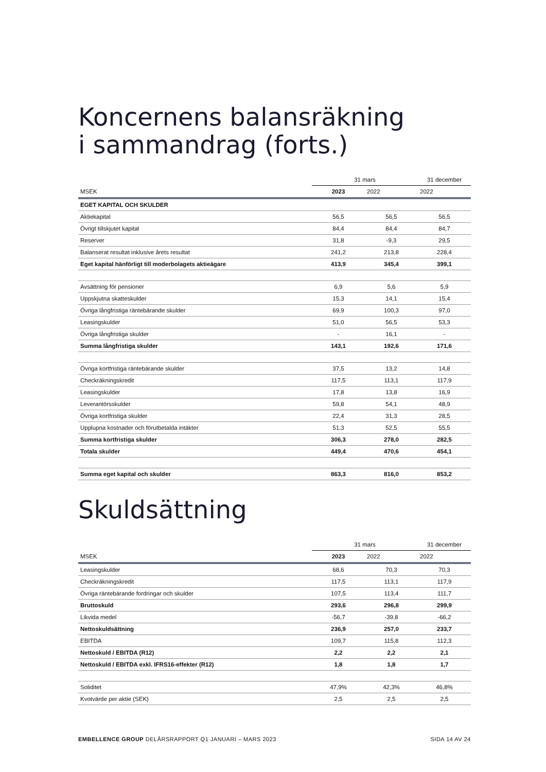Koncernens balansräkning
i sammandrag (forts.)
| | 31 mars | | 31 december |
| --- | --- | --- | --- |
| MSEK | 2023 | 2022 | 2022 |
| EGET KAPITAL OCH SKULDER | | | |
| Aktiekapital | 56,5 | 56,5 | 56,5 |
| Övrigt tillskjutet kapital | 84,4 | 84,4 | 84,7 |
| Reserver | 31,8 | -9,3 | 29,5 |
| Balanserat resultat inklusive årets resultat | 241,2 | 213,8 | 228,4 |
| Eget kapital hänförligt till moderbolagets aktieägare | 413,9 | 345,4 | 399,1 |
| Avsättning för pensioner | 6,9 | 5,6 | 5,9 |
| Uppskjutna skatteskulder | 15,3 | 14,1 | 15,4 |
| Övriga långfristiga räntebärande skulder | 69,9 | 100,3 | 97,0 |
| Leasingskulder | 51,0 | 56,5 | 53,3 |
| Övriga långfristiga skulder | - | 16,1 | - |
| Summa långfristiga skulder | 143,1 | 192,6 | 171,6 |
| Övriga kortfristiga räntebärande skulder | 37,5 | 13,2 | 14,8 |
| Checkräkningskredit | 117,5 | 113,1 | 117,9 |
| Leasingskulder | 17,8 | 13,8 | 16,9 |
| Leverantörsskulder | 59,8 | 54,1 | 48,9 |
| Övriga kortfristiga skulder | 22,4 | 31,3 | 28,5 |
| Upplupna kostnader och förutbetalda intäkter | 51,3 | 52,5 | 55,5 |
| Summa kortfristiga skulder | 306,3 | 278,0 | 282,5 |
| Totala skulder | 449,4 | 470,6 | 454,1 |
| Summa eget kapital och skulder | 863,3 | 816,0 | 853,2 |
Skuldsättning
| | 31 mars | | 31 december |
| --- | --- | --- | --- |
| MSEK | 2023 | 2022 | 2022 |
| Leasingskulder | 68,6 | 70,3 | 70,3 |
| Checkräkningskredit | 117,5 | 113,1 | 117,9 |
| Övriga räntebärande fordringar och skulder | 107,5 | 113,4 | 111,7 |
| Bruttoskuld | 293,6 | 296,8 | 299,9 |
| Likvida medel | -56,7 | -39,8 | -66,2 |
| Nettoskuldsättning | 236,9 | 257,0 | 233,7 |
| EBITDA | 109,7 | 115,8 | 112,3 |
| Nettoskuld / EBITDA (R12) | 2,2 | 2,2 | 2,1 |
| Nettoskuld / EBITDA exkl. IFRS16-effekter (R12) | 1,8 | 1,8 | 1,7 |
| Soliditet | 47,9% | 42,3% | 46,8% |
| Kvotvärde per aktie (SEK) | 2,5 | 2,5 | 2,5 |
EMBELLENCE GROUP DELÅRSRAPPORT Q1 JANUARI – MARS 2023 SIDA 14 AV 24